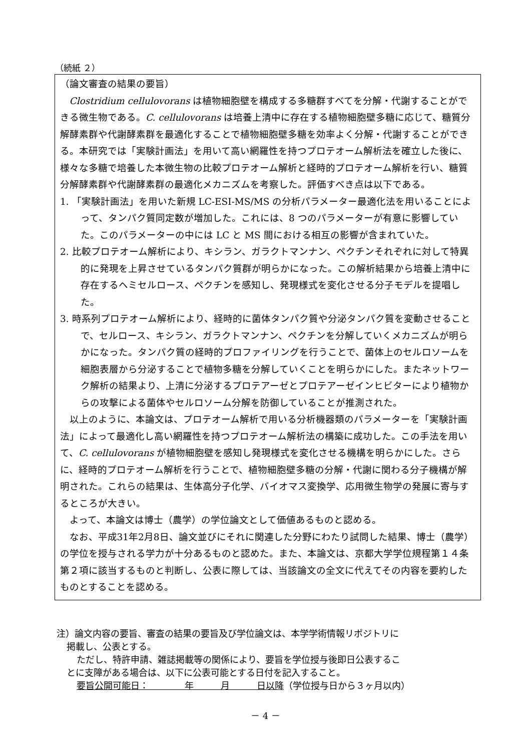（続紙 ２）
（論文審査の結果の要旨）
Clostridium cellulovorans は植物細胞壁を構成する多糖群すべてを分解・代謝することができる微生物である。C. cellulovorans は培養上清中に存在する植物細胞壁多糖に応じて、糖質分解酵素群や代謝酵素群を最適化することで植物細胞壁多糖を効率よく分解・代謝することができる。本研究では「実験計画法」を用いて高い網羅性を持つプロテオーム解析法を確立した後に、様々な多糖で培養した本微生物の比較プロテオーム解析と経時的プロテオーム解析を行い、糖質分解酵素群や代謝酵素群の最適化メカニズムを考察した。評価すべき点は以下である。
1. 「実験計画法」を用いた新規 LC-ESI-MS/MS の分析パラメーター最適化法を用いることによって、タンパク質同定数が増加した。これには、8 つのパラメーターが有意に影響していた。このパラメーターの中には LC と MS 間における相互の影響が含まれていた。
2. 比較プロテオーム解析により、キシラン、ガラクトマンナン、ペクチンそれぞれに対して特異的に発現を上昇させているタンパク質群が明らかになった。この解析結果から培養上清中に存在するヘミセルロース、ペクチンを感知し、発現様式を変化させる分子モデルを提唱した。
3. 時系列プロテオーム解析により、経時的に菌体タンパク質や分泌タンパク質を変動させることで、セルロース、キシラン、ガラクトマンナン、ペクチンを分解していくメカニズムが明らかになった。タンパク質の経時的プロファイリングを行うことで、菌体上のセルロソームを細胞表層から分泌することで植物多糖を分解していくことを明らかにした。またネットワーク解析の結果より、上清に分泌するプロテアーゼとプロテアーゼインヒビターにより植物からの攻撃による菌体やセルロソーム分解を防御していることが推測された。
以上のように、本論文は、プロテオーム解析で用いる分析機器類のパラメーターを「実験計画法」によって最適化し高い網羅性を持つプロテオーム解析法の構築に成功した。この手法を用いて、C. cellulovorans が植物細胞壁を感知し発現様式を変化させる機構を明らかにした。さらに、経時的プロテオーム解析を行うことで、植物細胞壁多糖の分解・代謝に関わる分子機構が解明された。これらの結果は、生体高分子化学、バイオマス変換学、応用微生物学の発展に寄与するところが大きい。
よって、本論文は博士（農学）の学位論文として価値あるものと認める。
なお、平成31年2月8日、論文並びにそれに関連した分野にわたり試問した結果、博士（農学）の学位を授与される学力が十分あるものと認めた。また、本論文は、京都大学学位規程第１４条第２項に該当するものと判断し、公表に際しては、当該論文の全文に代えてその内容を要約したものとすることを認める。
注）論文内容の要旨、審査の結果の要旨及び学位論文は、本学学術情報リポジトリに
掲載し、公表とする。
ただし、特許申請、雑誌掲載等の関係により、要旨を学位授与後即日公表するこ
とに支障がある場合は、以下に公表可能とする日付を記入すること。
要旨公開可能日：　　　　年　　　月　　　日以降（学位授与日から３ヶ月以内）
－ 4 －